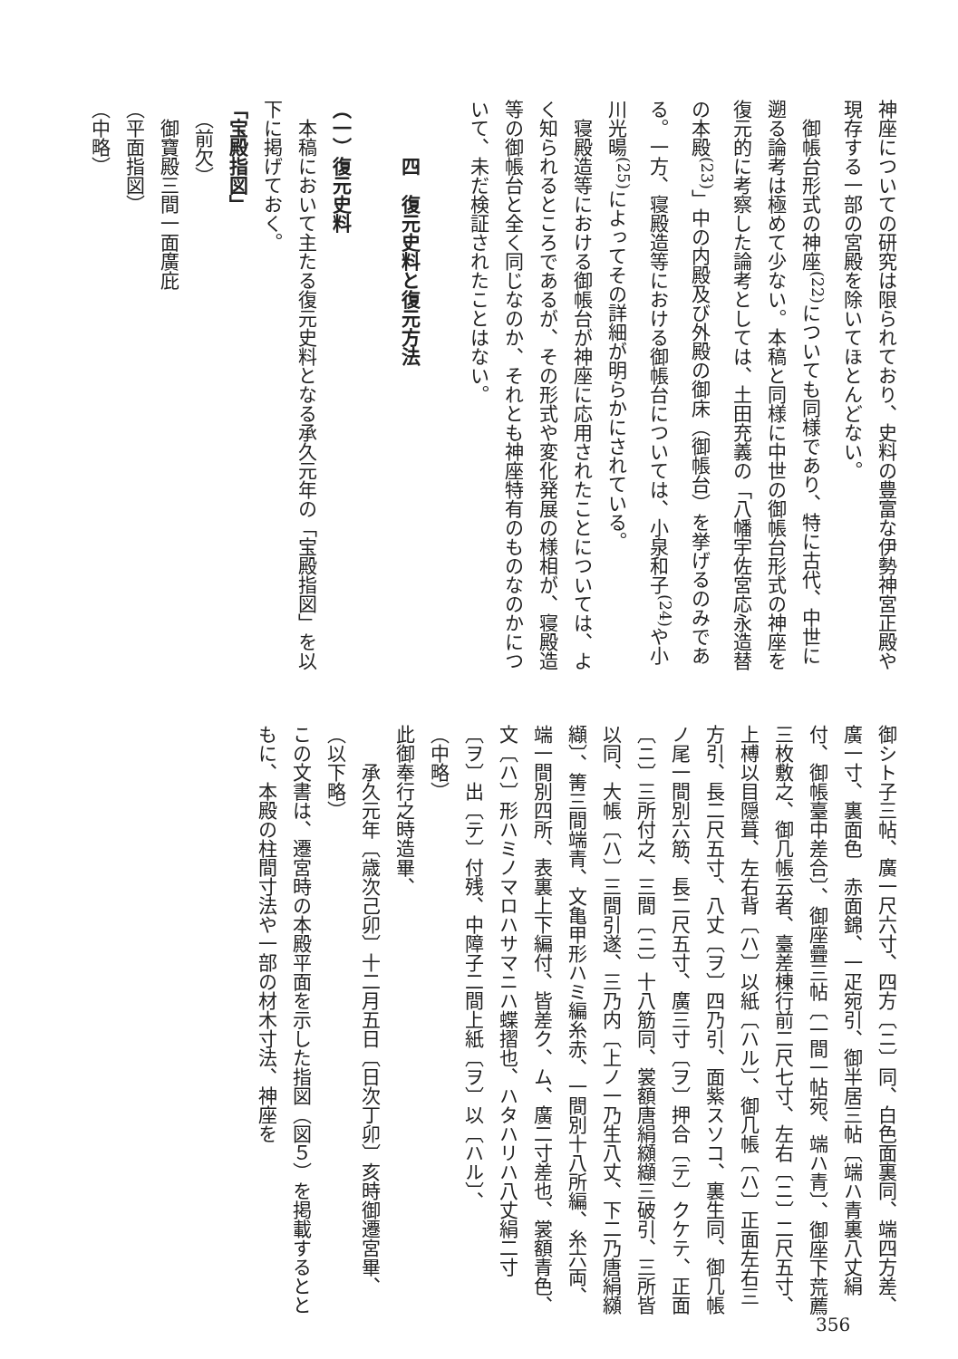神座についての研究は限られており、史料の豊富な伊勢神宮正殿や現存する一部の宮殿を除いてほとんどない。
　御帳台形式の神座<sup>(22)</sup>についても同様であり、特に古代、中世に遡る論考は極めて少ない。本稿と同様に中世の御帳台形式の神座を復元的に考察した論考としては、土田充義の「八幡宇佐宮応永造替の本殿<sup>(23)</sup>」中の内殿及び外殿の御床（御帳台）を挙げるのみである。一方、寝殿造等における御帳台については、小泉和子<sup>(24)</sup>や小川光暘<sup>(25)</sup>によってその詳細が明らかにされている。
　寝殿造等における御帳台が神座に応用されたことについては、よく知られるところであるが、その形式や変化発展の様相が、寝殿造等の御帳台と全く同じなのか、それとも神座特有のものなのかについて、未だ検証されたことはない。
　　　四　復元史料と復元方法
（一）復元史料
　本稿において主たる復元史料となる承久元年の「宝殿指図」を以下に掲げておく。
「宝殿指図」
　（前欠）
　御寶殿三間一面廣庇
（平面指図）
（中略）
御シト子三帖、廣一尺六寸、四方〔ニ〕同、白色面裏同、端四方差、廣一寸、裏面色　赤面錦、一疋宛引、御半居三帖〔端ハ青裏八丈絹付、御帳臺中差合〕、御座疊三帖〔一間一帖宛、端ハ青〕、御座下荒薦三枚敷之、御几帳云者、臺差棟行前二尺七寸、左右〔ニ〕二尺五寸、上榑以目隠葺、左右背〔ハ〕以紙〔ハル〕、御几帳〔ハ〕正面左右三方引、長二尺五寸、八丈〔ヲ〕四乃引、面紫スソコ、裏生同、御几帳ノ尾一間別六筋、長二尺五寸、廣三寸〔ヲ〕押合〔テ〕クケテ、正面〔ニ〕三所付之、三間〔ニ〕十八筋同、裳額唐絹纐纈三破引、三所皆以同、大帳〔ハ〕三間引遂、三乃内〔上ノ一乃生八丈、下二乃唐絹纐纈〕、箐三間端青、文亀甲形ハミ編糸赤、一間別十八所編、糸六両、端一間別四所、表裏上下編付、皆差ク、ム、廣二寸差也、裳額青色、文〔ハ〕形ハミノマロハサマニハ蝶摺也、ハタハリハ八丈絹二寸〔ヲ〕出〔テ〕付残、中障子二間上紙〔ヲ〕以〔ハル〕、
（中略）
此御奉行之時造畢、
　　承久元年〔歳次己卯〕十二月五日〔日次丁卯〕亥時御遷宮畢、
（以下略）
この文書は、遷宮時の本殿平面を示した指図（図５）を掲載するとともに、本殿の柱間寸法や一部の材木寸法、神座を
356